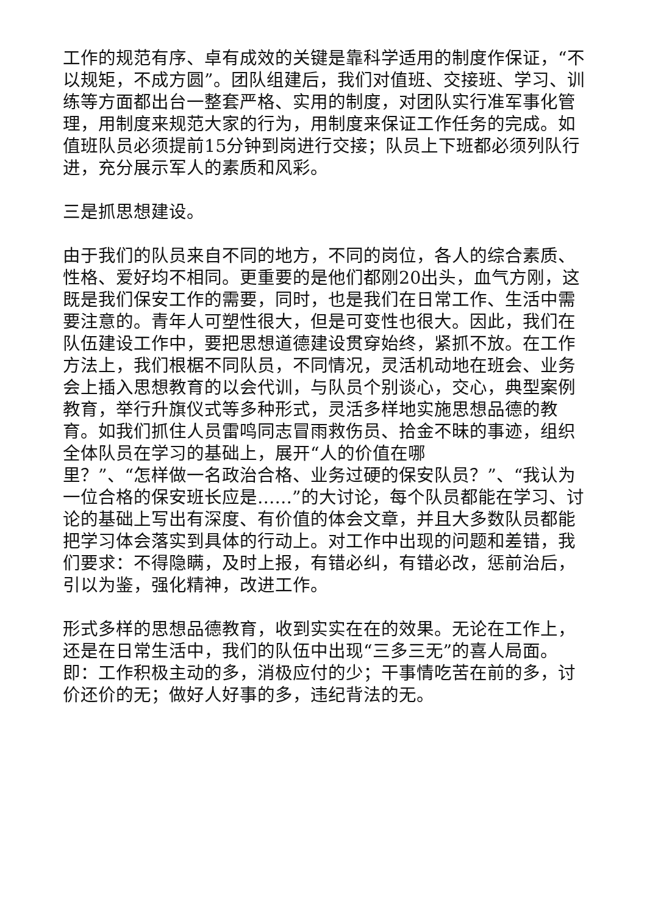工作的规范有序、卓有成效的关键是靠科学适用的制度作保证，“不以规矩，不成方圆”。团队组建后，我们对值班、交接班、学习、训练等方面都出台一整套严格、实用的制度，对团队实行准军事化管理，用制度来规范大家的行为，用制度来保证工作任务的完成。如值班队员必须提前15分钟到岗进行交接；队员上下班都必须列队行进，充分展示军人的素质和风彩。
三是抓思想建设。
由于我们的队员来自不同的地方，不同的岗位，各人的综合素质、性格、爱好均不相同。更重要的是他们都刚20出头，血气方刚，这既是我们保安工作的需要，同时，也是我们在日常工作、生活中需要注意的。青年人可塑性很大，但是可变性也很大。因此，我们在队伍建设工作中，要把思想道德建设贯穿始终，紧抓不放。在工作方法上，我们根椐不同队员，不同情况，灵活机动地在班会、业务会上插入思想教育的以会代训，与队员个别谈心，交心，典型案例教育，举行升旗仪式等多种形式，灵活多样地实施思想品德的教育。如我们抓住人员雷鸣同志冒雨救伤员、拾金不昧的事迹，组织全体队员在学习的基础上，展开“人的价值在哪
里？”、“怎样做一名政治合格、业务过硬的保安队员？”、“我认为一位合格的保安班长应是……”的大讨论，每个队员都能在学习、讨论的基础上写出有深度、有价值的体会文章，并且大多数队员都能把学习体会落实到具体的行动上。对工作中出现的问题和差错，我们要求：不得隐瞒，及时上报，有错必纠，有错必改，惩前治后，引以为鉴，强化精神，改进工作。
形式多样的思想品德教育，收到实实在在的效果。无论在工作上，还是在日常生活中，我们的队伍中出现“三多三无”的喜人局面。即：工作积极主动的多，消极应付的少；干事情吃苦在前的多，讨价还价的无；做好人好事的多，违纪背法的无。